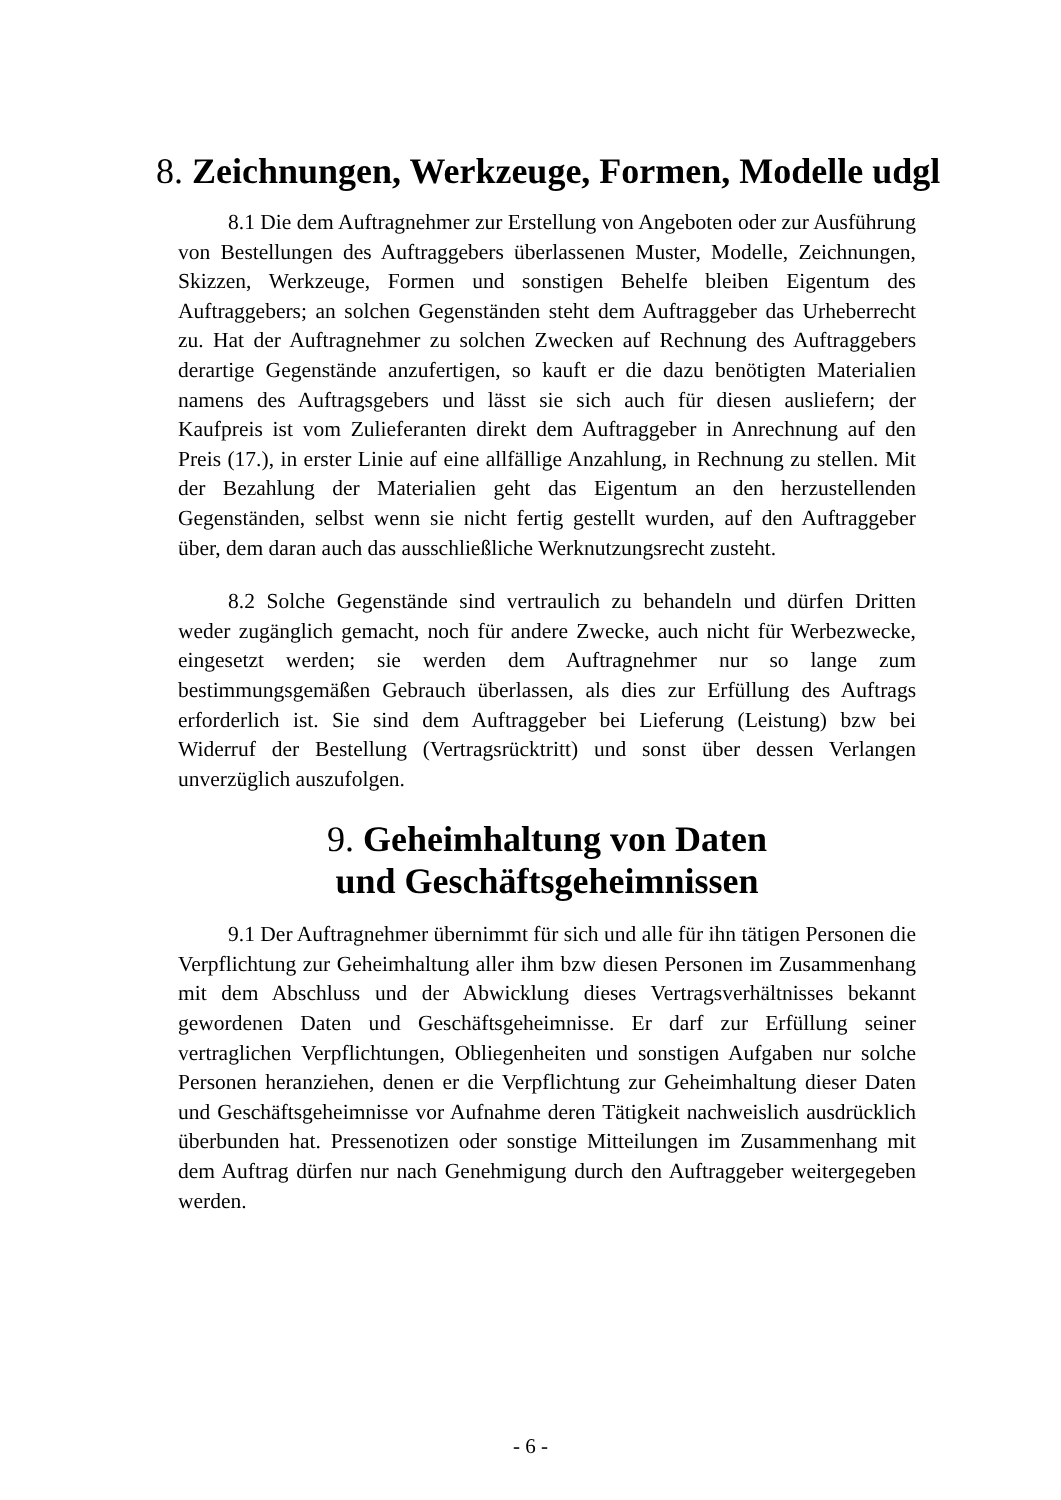8. Zeichnungen, Werkzeuge, Formen, Modelle udgl
8.1 Die dem Auftragnehmer zur Erstellung von Angeboten oder zur Ausführung von Bestellungen des Auftraggebers überlassenen Muster, Modelle, Zeichnungen, Skizzen, Werkzeuge, Formen und sonstigen Behelfe bleiben Eigentum des Auftraggebers; an solchen Gegenständen steht dem Auftraggeber das Urheberrecht zu. Hat der Auftragnehmer zu solchen Zwecken auf Rechnung des Auftraggebers derartige Gegenstände anzufertigen, so kauft er die dazu benötigten Materialien namens des Auftragsgebers und lässt sie sich auch für diesen ausliefern; der Kaufpreis ist vom Zulieferanten direkt dem Auftraggeber in Anrechnung auf den Preis (17.), in erster Linie auf eine allfällige Anzahlung, in Rechnung zu stellen. Mit der Bezahlung der Materialien geht das Eigentum an den herzustellenden Gegenständen, selbst wenn sie nicht fertig gestellt wurden, auf den Auftraggeber über, dem daran auch das ausschließliche Werknutzungsrecht zusteht.
8.2 Solche Gegenstände sind vertraulich zu behandeln und dürfen Dritten weder zugänglich gemacht, noch für andere Zwecke, auch nicht für Werbezwecke, eingesetzt werden; sie werden dem Auftragnehmer nur so lange zum bestimmungsgemäßen Gebrauch überlassen, als dies zur Erfüllung des Auftrags erforderlich ist. Sie sind dem Auftraggeber bei Lieferung (Leistung) bzw bei Widerruf der Bestellung (Vertragsrücktritt) und sonst über dessen Verlangen unverzüglich auszufolgen.
9. Geheimhaltung von Daten
und Geschäftsgeheimnissen
9.1 Der Auftragnehmer übernimmt für sich und alle für ihn tätigen Personen die Verpflichtung zur Geheimhaltung aller ihm bzw diesen Personen im Zusammenhang mit dem Abschluss und der Abwicklung dieses Vertragsverhältnisses bekannt gewordenen Daten und Geschäftsgeheimnisse. Er darf zur Erfüllung seiner vertraglichen Verpflichtungen, Obliegenheiten und sonstigen Aufgaben nur solche Personen heranziehen, denen er die Verpflichtung zur Geheimhaltung dieser Daten und Geschäftsgeheimnisse vor Aufnahme deren Tätigkeit nachweislich ausdrücklich überbunden hat. Pressenotizen oder sonstige Mitteilungen im Zusammenhang mit dem Auftrag dürfen nur nach Genehmigung durch den Auftraggeber weitergegeben werden.
- 6 -